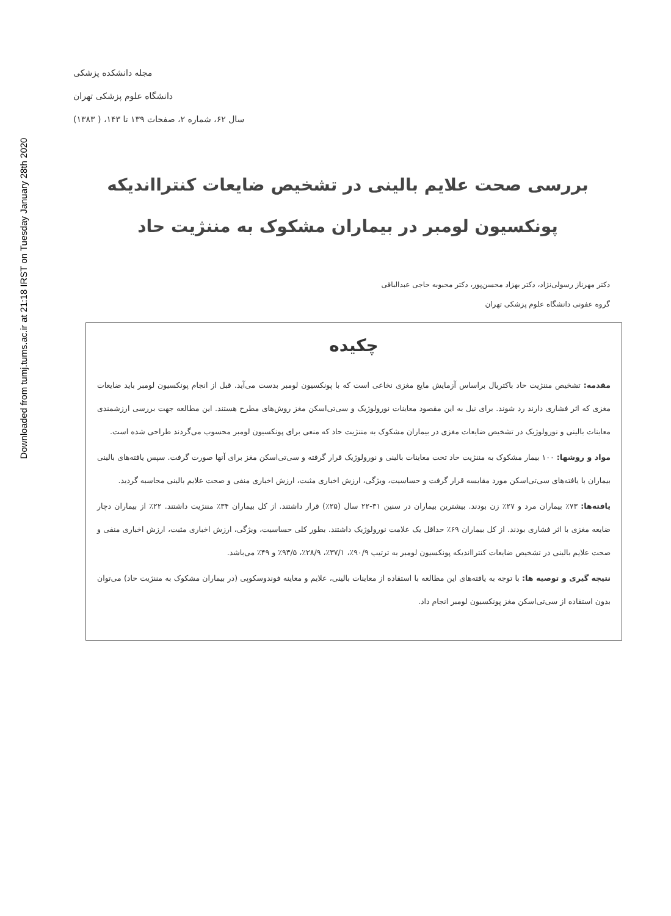Downloaded from tumj.tums.ac.ir at 21:18 IRST on Tuesday January 28th 2020
مجله دانشکده پزشکی
دانشگاه علوم پزشکی تهران
سال ۶۲، شماره ۲، صفحات ۱۳۹ تا ۱۴۳، ( ۱۳۸۳)
بررسی صحت علایم بالینی در تشخیص ضایعات کنترااندیکه
پونکسیون لومبر در بیماران مشکوک به مننژیت حاد
دکتر مهرناز رسولی‌نژاد، دکتر بهزاد محسن‌پور، دکتر محبوبه حاجی عبدالباقی
گروه عفونی دانشگاه علوم پزشکی تهران
چکیده
مقدمه: تشخیص مننژیت حاد باکتریال براساس آزمایش مایع مغزی نخاعی است که با پونکسیون لومبر بدست می‌آید. قبل از انجام پونکسیون لومبر باید ضایعات مغزی که اثر فشاری دارند رد شوند. برای نیل به این مقصود معاینات نورولوژیک و سی‌تی‌اسکن مغز روش‌های مطرح هستند. این مطالعه جهت بررسی ارزشمندی معاینات بالینی و نورولوژیک در تشخیص ضایعات مغزی در بیماران مشکوک به مننژیت حاد که منعی برای پونکسیون لومبر محسوب می‌گردند طراحی شده است.
مواد و روشها: ۱۰۰ بیمار مشکوک به مننژیت حاد تحت معاینات بالینی و نورولوژیک قرار گرفته و سی‌تی‌اسکن مغز برای آنها صورت گرفت. سپس یافته‌های بالینی بیماران با یافته‌های سی‌تی‌اسکن مورد مقایسه قرار گرفت و حساسیت، ویژگی، ارزش اخباری مثبت، ارزش اخباری منفی و صحت علایم بالینی محاسبه گردید.
یافته‌ها: ۷۳٪ بیماران مرد و ۲۷٪ زن بودند. بیشترین بیماران در سنین ۳۱-۲۲ سال (۲۵٪) قرار داشتند. از کل بیماران ۳۴٪ مننژیت داشتند. ۲۲٪ از بیماران دچار ضایعه مغزی با اثر فشاری بودند. از کل بیماران ۶۹٪ حداقل یک علامت نورولوژیک داشتند. بطور کلی حساسیت، ویژگی، ارزش اخباری مثبت، ارزش اخباری منفی و صحت علایم بالینی در تشخیص ضایعات کنترااندیکه پونکسیون لومبر به ترتیب ۹۰/۹٪، ۳۷/۱٪، ۲۸/۹٪، ۹۳/۵٪ و ۴۹٪ می‌باشد.
نتیجه گیری و توصیه ها: با توجه به یافته‌های این مطالعه با استفاده از معاینات بالینی، علایم و معاینه فوندوسکوپی (در بیماران مشکوک به مننژیت حاد) می‌توان بدون استفاده از سی‌تی‌اسکن مغز پونکسیون لومبر انجام داد.